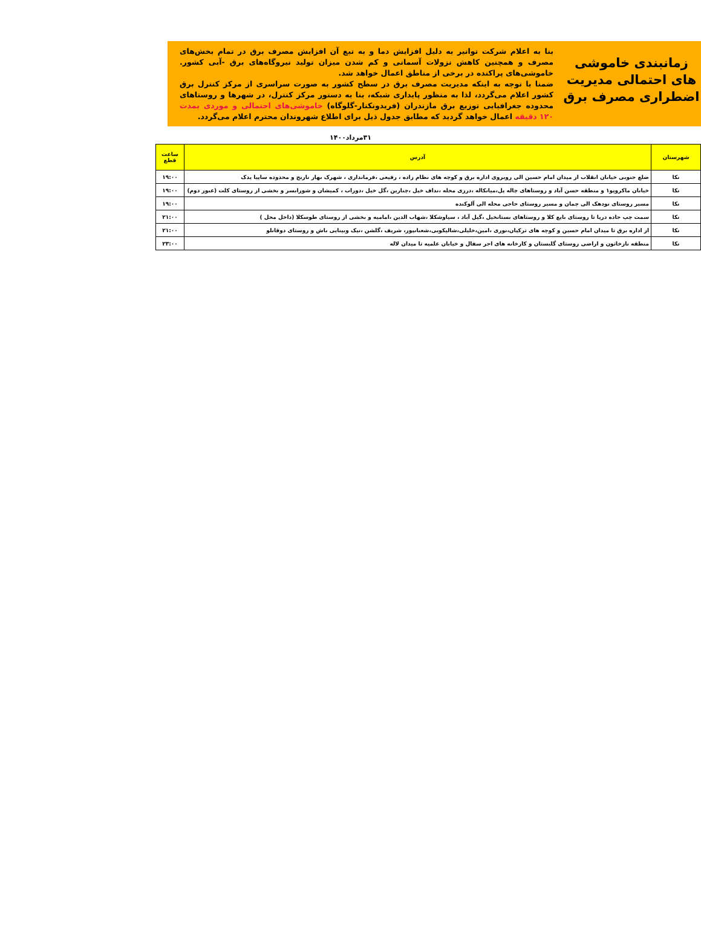زمانبندی خاموشی های احتمالی مدیریت اضطراری مصرف برق
بنا به اعلام شرکت توانیر به دلیل افزایش دما و به تبع آن افزایش مصرف برق در تمام بخش‌های مصرف و همچنین کاهش نزولات آسمانی و کم شدن میزان تولید نیروگاه‌های برق -آبی کشور. خاموشی‌های پراکنده در برخی از مناطق اعمال خواهد شد.
ضمنا با توجه به اینکه مدیریت مصرف برق در سطح کشور به صورت سراسری از مرکز کنترل برق کشور اعلام می‌گردد، لذا به منظور پایداری شبکه، بنا به دستور مرکز کنترل، در شهرها و روستاهای محدوده جغرافیایی توزیع برق مازندران (فریدونکنار-گلوگاه) خاموشی‌های احتمالی و موردی بمدت ۱۲۰ دقیقه اعمال خواهد گردید که مطابق جدول ذیل برای اطلاع شهروندان محترم اعلام می‌گردد.
۳۱مرداد۱۴۰۰
| شهرستان | آدرس | ساعت قطع |
| --- | --- | --- |
| نکا | ضلع جنوبی خیابان انقلاب از میدان امام حسین الی روبروی اداره برق و کوچه های نظام زاده ، رفیعی ،فرمانداری ، شهرک بهار نارنج و محدوده ساپیا یدک | ۱۹:۰۰ |
| نکا | خیابان ماکرویو۱ و منطقه حسن آباد و روستاهای چاله پل،میانکاله ،درزی محله ،نداف خیل ،چنارین ،گل خیل ،دوراب ، کمیشان و شورابسر و بخشی از روستای کلت (عبور دوم) | ۱۹:۰۰ |
| نکا | مسیر روستای نودهک الی چمان و مسیر روستای حاجی محله الی آلوکنده | ۱۹:۰۰ |
| نکا | سمت چپ جاده دریا تا روستای بایع کلا و روستاهای بستانخیل ،گیل آباد ، سیاوشکلا ،شهاب الدین ،امامیه و بخشی از روستای طوسکلا (داخل محل ) | ۲۱:۰۰ |
| نکا | از اداره برق تا میدان امام حسین و کوچه های ترکیان،نوری ،امین،خلیلی،شالیکوبی،شعبانپور، شریف ،گلشن ،نیک وبینایی باش و روستای دوقانلو | ۲۱:۰۰ |
| نکا | منطقه نازخاتون و اراضی روستای گلبستان و کارخانه های اجر سفال و خیابان علمیه تا میدان لاله | ۲۳:۰۰ |